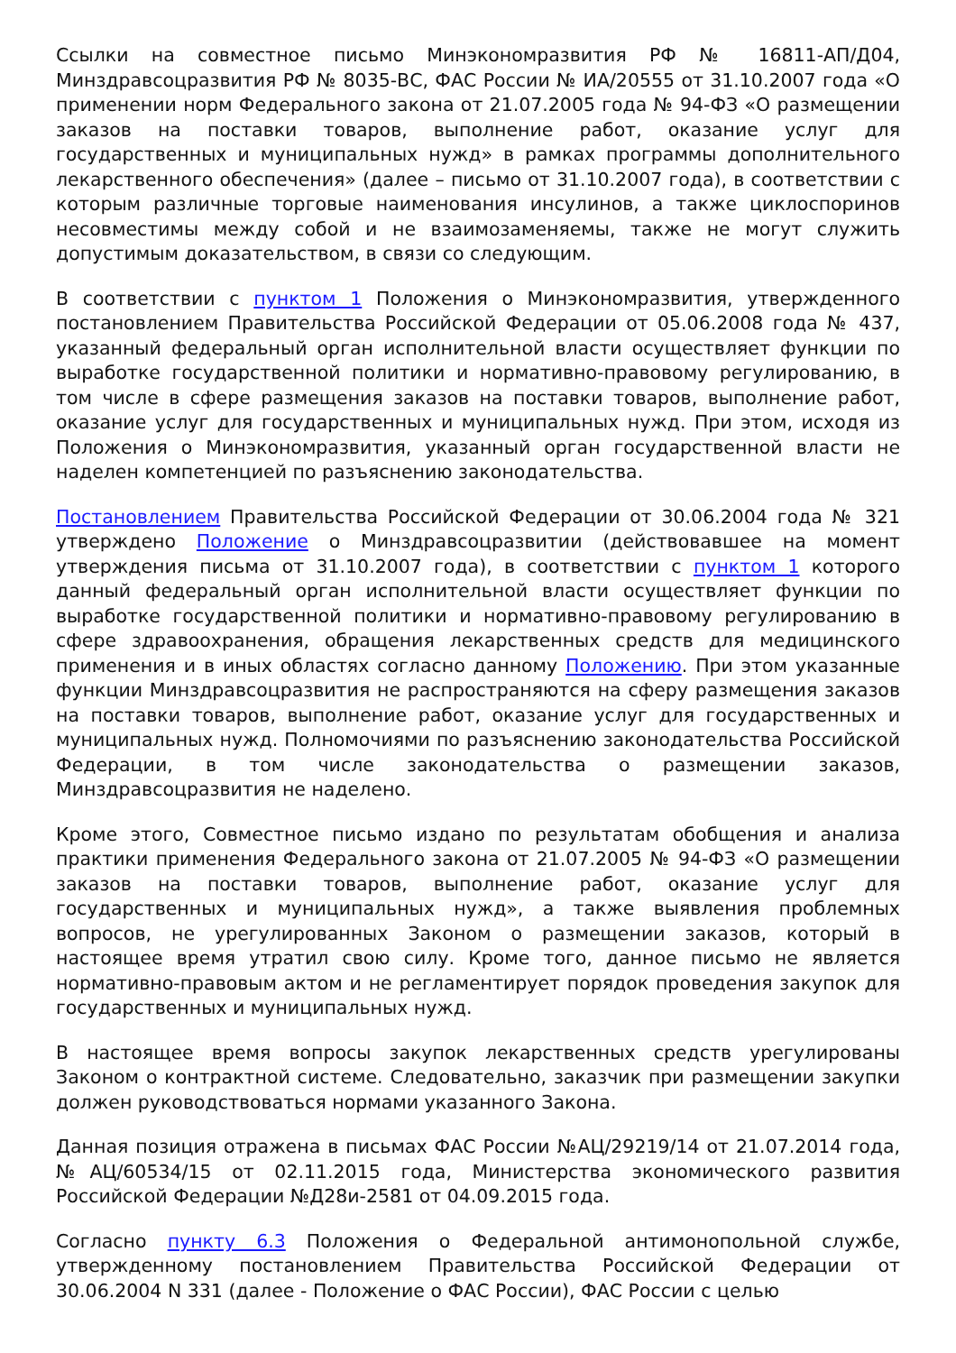Ссылки на совместное письмо Минэкономразвития РФ № 16811-АП/Д04, Минздравсоцразвития РФ № 8035-ВС, ФАС России № ИА/20555 от 31.10.2007 года «О применении норм Федерального закона от 21.07.2005 года № 94-ФЗ «О размещении заказов на поставки товаров, выполнение работ, оказание услуг для государственных и муниципальных нужд» в рамках программы дополнительного лекарственного обеспечения» (далее – письмо от 31.10.2007 года), в соответствии с которым различные торговые наименования инсулинов, а также циклоспоринов несовместимы между собой и не взаимозаменяемы, также не могут служить допустимым доказательством, в связи со следующим.
В соответствии с пунктом 1 Положения о Минэкономразвития, утвержденного постановлением Правительства Российской Федерации от 05.06.2008 года № 437, указанный федеральный орган исполнительной власти осуществляет функции по выработке государственной политики и нормативно-правовому регулированию, в том числе в сфере размещения заказов на поставки товаров, выполнение работ, оказание услуг для государственных и муниципальных нужд. При этом, исходя из Положения о Минэкономразвития, указанный орган государственной власти не наделен компетенцией по разъяснению законодательства.
Постановлением Правительства Российской Федерации от 30.06.2004 года № 321 утверждено Положение о Минздравсоцразвитии (действовавшее на момент утверждения письма от 31.10.2007 года), в соответствии с пунктом 1 которого данный федеральный орган исполнительной власти осуществляет функции по выработке государственной политики и нормативно-правовому регулированию в сфере здравоохранения, обращения лекарственных средств для медицинского применения и в иных областях согласно данному Положению. При этом указанные функции Минздравсоцразвития не распространяются на сферу размещения заказов на поставки товаров, выполнение работ, оказание услуг для государственных и муниципальных нужд. Полномочиями по разъяснению законодательства Российской Федерации, в том числе законодательства о размещении заказов, Минздравсоцразвития не наделено.
Кроме этого, Совместное письмо издано по результатам обобщения и анализа практики применения Федерального закона от 21.07.2005 № 94-ФЗ «О размещении заказов на поставки товаров, выполнение работ, оказание услуг для государственных и муниципальных нужд», а также выявления проблемных вопросов, не урегулированных Законом о размещении заказов, который в настоящее время утратил свою силу. Кроме того, данное письмо не является нормативно-правовым актом и не регламентирует порядок проведения закупок для государственных и муниципальных нужд.
В настоящее время вопросы закупок лекарственных средств урегулированы Законом о контрактной системе. Следовательно, заказчик при размещении закупки должен руководствоваться нормами указанного Закона.
Данная позиция отражена в письмах ФАС России №АЦ/29219/14 от 21.07.2014 года, №АЦ/60534/15 от 02.11.2015 года, Министерства экономического развития Российской Федерации №Д28и-2581 от 04.09.2015 года.
Согласно пункту 6.3 Положения о Федеральной антимонопольной службе, утвержденному постановлением Правительства Российской Федерации от 30.06.2004 N 331 (далее - Положение о ФАС России), ФАС России с целью